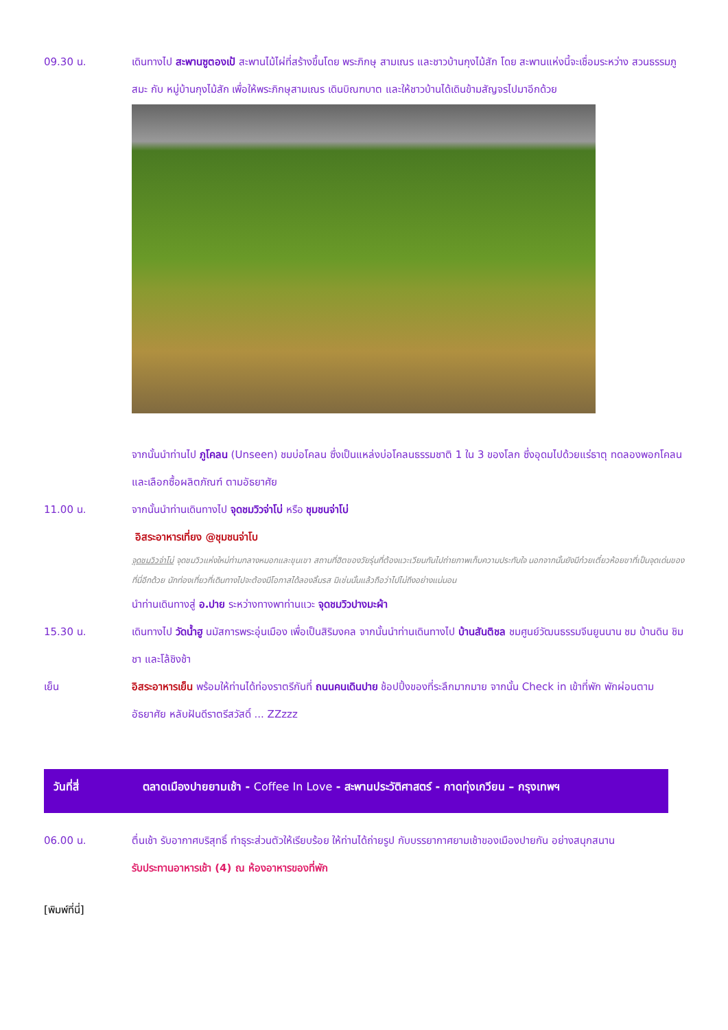09.30 น. เดินทางไป สะพานซูตองเป้ สะพานไม้ไผ่ที่สร้างขึ้นโดย พระภิกษุ สามเณร และชาวบ้านกุงไม้สัก โดย สะพานแห่งนี้จะเชื่อมระหว่าง สวนธรรมภูสมะ กับ หมู่บ้านกุงไม้สัก เพื่อให้พระภิกษุสามเณร เดินบิณฑบาต และให้ชาวบ้านได้เดินข้ามสัญจรไปมาอีกด้วย
จากนั้นนำท่านไป ภูโคลน (Unseen) ชมบ่อโคลน ซึ่งเป็นแหล่งบ่อโคลนธรรมชาติ 1 ใน 3 ของโลก ซึ่งอุดมไปด้วยแร่ธาตุ ทดลองพอกโคลน และเลือกซื้อผลิตภัณฑ์ ตามอัธยาศัย
11.00 น. จากนั้นนำท่านเดินทางไป จุดชมวิวจ่าโบ่ หรือ ชุมชนจ่าโบ่
อิสระอาหารเที่ยง @ชุมชนจ่าโบ
จุดชมวิวจ่าโบ่ จุดชมวิวแห่งใหม่ท่ามกลางหมอกและขุนเขา สถานที่ฮิตของวัยรุ่นที่ต้องแวะเวียนกันไปถ่ายภาพเก็บความประทับใจ นอกจากนั้นยังมีก๋วยเตี๋ยวห้อยขาที่เป็นจุดเด่นของที่นี่อีกด้วย นักท่องเที่ยวที่เดินทางไปจะต้องมีโอกาสได้ลองลิ้มรส มิเช่นนั้นแล้วถือว่าไปไม่ถึงอย่างแน่นอน
นำท่านเดินทางสู่ อ.ปาย ระหว่างทางพาท่านแวะ จุดชมวิวปางมะผ้า
15.30 น. เดินทางไป วัดน้ำฮู นมัสการพระอุ่นเมือง เพื่อเป็นสิริมงคล จากนั้นนำท่านเดินทางไป บ้านสันติชล ชมศูนย์วัฒนธรรมจีนยูนนาน ชม บ้านดิน ชิมชา และโล้ชิงช้า
เย็น อิสระอาหารเย็น พร้อมให้ท่านได้ท่องราตรีกันที่ ถนนคนเดินปาย ช้อปปิ้งของที่ระลึกมากมาย จากนั้น Check in เข้าที่พัก พักผ่อนตามอัธยาศัย หลับฝันดีราตรีสวัสดิ์ ... ZZzzz
วันที่สี่ ตลาดเมืองปายยามเช้า - Coffee In Love - สะพานประวัติศาสตร์ - กาดทุ่งเกวียน – กรุงเทพฯ
06.00 น. ตื่นเช้า รับอากาศบริสุทธิ์ ทำธุระส่วนตัวให้เรียบร้อย ให้ท่านได้ถ่ายรูป กับบรรยากาศยามเช้าของเมืองปายกัน อย่างสนุกสนาน
รับประทานอาหารเช้า (4) ณ ห้องอาหารของที่พัก
[พิมพ์ที่นี่]